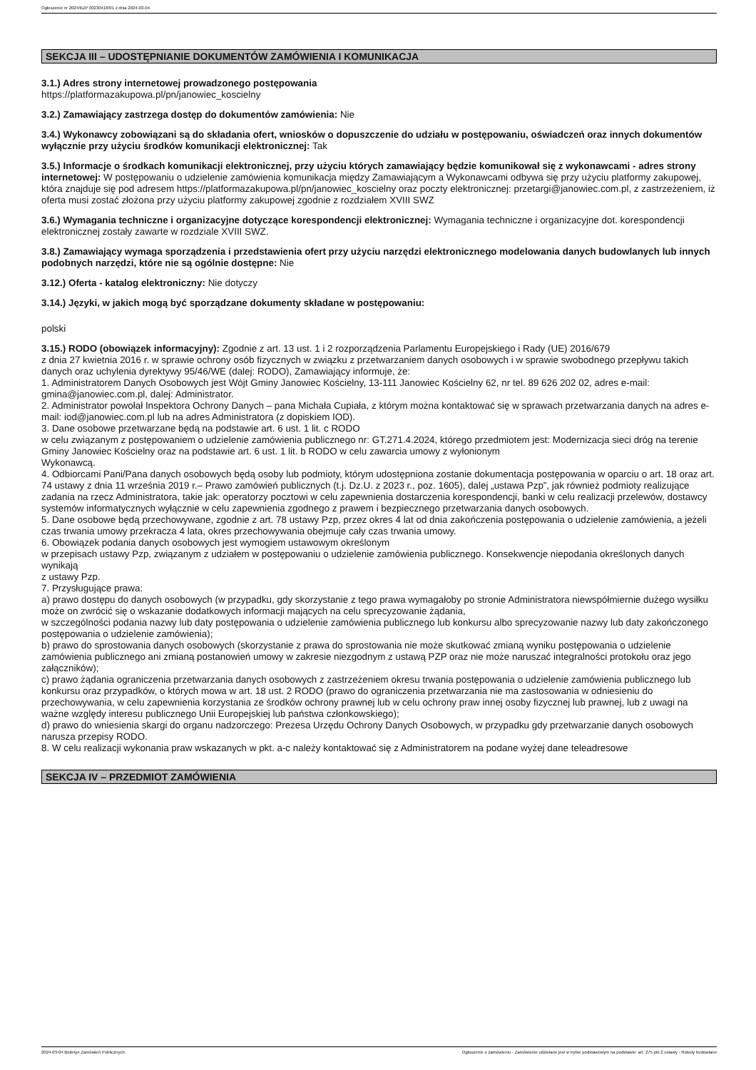Ogłoszenie nr 2024/BZP 00230418/01 z dnia 2024-03-04
SEKCJA III – UDOSTĘPNIANIE DOKUMENTÓW ZAMÓWIENIA I KOMUNIKACJA
3.1.) Adres strony internetowej prowadzonego postępowania
https://platformazakupowa.pl/pn/janowiec_koscielny
3.2.) Zamawiający zastrzega dostęp do dokumentów zamówienia: Nie
3.4.) Wykonawcy zobowiązani są do składania ofert, wniosków o dopuszczenie do udziału w postępowaniu, oświadczeń oraz innych dokumentów wyłącznie przy użyciu środków komunikacji elektronicznej: Tak
3.5.) Informacje o środkach komunikacji elektronicznej, przy użyciu których zamawiający będzie komunikował się z wykonawcami - adres strony internetowej: W postępowaniu o udzielenie zamówienia komunikacja między Zamawiającym a Wykonawcami odbywa się przy użyciu platformy zakupowej, która znajduje się pod adresem https://platformazakupowa.pl/pn/janowiec_koscielny oraz poczty elektronicznej: przetargi@janowiec.com.pl, z zastrzeżeniem, iż oferta musi zostać złożona przy użyciu platformy zakupowej zgodnie z rozdziałem XVIII SWZ
3.6.) Wymagania techniczne i organizacyjne dotyczące korespondencji elektronicznej: Wymagania techniczne i organizacyjne dot. korespondencji elektronicznej zostały zawarte w rozdziale XVIII SWZ.
3.8.) Zamawiający wymaga sporządzenia i przedstawienia ofert przy użyciu narzędzi elektronicznego modelowania danych budowlanych lub innych podobnych narzędzi, które nie są ogólnie dostępne: Nie
3.12.) Oferta - katalog elektroniczny: Nie dotyczy
3.14.) Języki, w jakich mogą być sporządzane dokumenty składane w postępowaniu:
polski
3.15.) RODO (obowiązek informacyjny): Zgodnie z art. 13 ust. 1 i 2 rozporządzenia Parlamentu Europejskiego i Rady (UE) 2016/679
z dnia 27 kwietnia 2016 r. w sprawie ochrony osób fizycznych w związku z przetwarzaniem danych osobowych i w sprawie swobodnego przepływu takich danych oraz uchylenia dyrektywy 95/46/WE (dalej: RODO), Zamawiający informuje, że:
1. Administratorem Danych Osobowych jest Wójt Gminy Janowiec Kościelny, 13-111 Janowiec Kościelny 62, nr tel. 89 626 202 02, adres e-mail: gmina@janowiec.com.pl, dalej: Administrator.
2. Administrator powołał Inspektora Ochrony Danych – pana Michała Cupiała, z którym można kontaktować się w sprawach przetwarzania danych na adres e-mail: iod@janowiec.com.pl lub na adres Administratora (z dopiskiem IOD).
3. Dane osobowe przetwarzane będą na podstawie art. 6 ust. 1 lit. c RODO
w celu związanym z postępowaniem o udzielenie zamówienia publicznego nr: GT.271.4.2024, którego przedmiotem jest: Modernizacja sieci dróg na terenie Gminy Janowiec Kościelny oraz na podstawie art. 6 ust. 1 lit. b RODO w celu zawarcia umowy z wyłonionym
Wykonawcą.
4. Odbiorcami Pani/Pana danych osobowych będą osoby lub podmioty, którym udostępniona zostanie dokumentacja postępowania w oparciu o art. 18 oraz art. 74 ustawy z dnia 11 września 2019 r.– Prawo zamówień publicznych (t.j. Dz.U. z 2023 r., poz. 1605), dalej „ustawa Pzp”, jak również podmioty realizujące zadania na rzecz Administratora, takie jak: operatorzy pocztowi w celu zapewnienia dostarczenia korespondencji, banki w celu realizacji przelewów, dostawcy systemów informatycznych wyłącznie w celu zapewnienia zgodnego z prawem i bezpiecznego przetwarzania danych osobowych.
5. Dane osobowe będą przechowywane, zgodnie z art. 78 ustawy Pzp, przez okres 4 lat od dnia zakończenia postępowania o udzielenie zamówienia, a jeżeli czas trwania umowy przekracza 4 lata, okres przechowywania obejmuje cały czas trwania umowy.
6. Obowiązek podania danych osobowych jest wymogiem ustawowym określonym
w przepisach ustawy Pzp, związanym z udziałem w postępowaniu o udzielenie zamówienia publicznego. Konsekwencje niepodania określonych danych wynikają
z ustawy Pzp.
7. Przysługujące prawa:
a) prawo dostępu do danych osobowych (w przypadku, gdy skorzystanie z tego prawa wymagałoby po stronie Administratora niewspółmiernie dużego wysiłku może on zwrócić się o wskazanie dodatkowych informacji mających na celu sprecyzowanie żądania,
w szczególności podania nazwy lub daty postępowania o udzielenie zamówienia publicznego lub konkursu albo sprecyzowanie nazwy lub daty zakończonego postępowania o udzielenie zamówienia);
b) prawo do sprostowania danych osobowych (skorzystanie z prawa do sprostowania nie może skutkować zmianą wyniku postępowania o udzielenie zamówienia publicznego ani zmianą postanowień umowy w zakresie niezgodnym z ustawą PZP oraz nie może naruszać integralności protokołu oraz jego załączników);
c) prawo żądania ograniczenia przetwarzania danych osobowych z zastrzeżeniem okresu trwania postępowania o udzielenie zamówienia publicznego lub konkursu oraz przypadków, o których mowa w art. 18 ust. 2 RODO (prawo do ograniczenia przetwarzania nie ma zastosowania w odniesieniu do przechowywania, w celu zapewnienia korzystania ze środków ochrony prawnej lub w celu ochrony praw innej osoby fizycznej lub prawnej, lub z uwagi na ważne względy interesu publicznego Unii Europejskiej lub państwa członkowskiego);
d) prawo do wniesienia skargi do organu nadzorczego: Prezesa Urzędu Ochrony Danych Osobowych, w przypadku gdy przetwarzanie danych osobowych narusza przepisy RODO.
8. W celu realizacji wykonania praw wskazanych w pkt. a-c należy kontaktować się z Administratorem na podane wyżej dane teleadresowe
SEKCJA IV – PRZEDMIOT ZAMÓWIENIA
2024-03-04 Biuletyn Zamówień Publicznych Ogłoszenie o zamówieniu - Zamówienie udzielane jest w trybie podstawowym na podstawie: art. 275 pkt 2 ustawy - Roboty budowlane